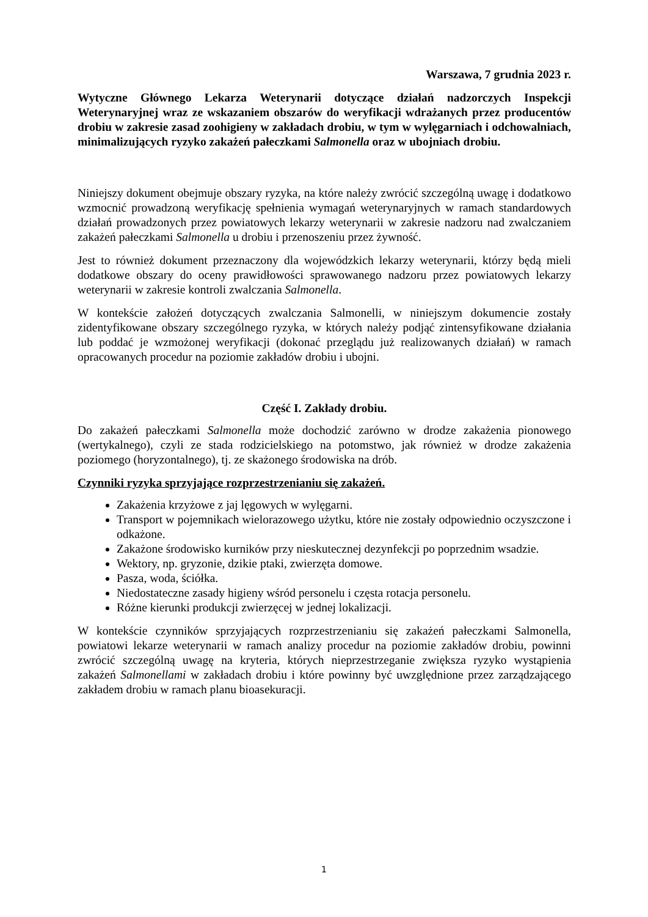Warszawa, 7 grudnia 2023 r.
Wytyczne Głównego Lekarza Weterynarii dotyczące działań nadzorczych Inspekcji Weterynaryjnej wraz ze wskazaniem obszarów do weryfikacji wdrażanych przez producentów drobiu w zakresie zasad zoohigieny w zakładach drobiu, w tym w wylęgarniach i odchowalniach, minimalizujących ryzyko zakażeń pałeczkami Salmonella oraz w ubojniach drobiu.
Niniejszy dokument obejmuje obszary ryzyka, na które należy zwrócić szczególną uwagę i dodatkowo wzmocnić prowadzoną weryfikację spełnienia wymagań weterynaryjnych w ramach standardowych działań prowadzonych przez powiatowych lekarzy weterynarii w zakresie nadzoru nad zwalczaniem zakażeń pałeczkami Salmonella u drobiu i przenoszeniu przez żywność.
Jest to również dokument przeznaczony dla wojewódzkich lekarzy weterynarii, którzy będą mieli dodatkowe obszary do oceny prawidłowości sprawowanego nadzoru przez powiatowych lekarzy weterynarii w zakresie kontroli zwalczania Salmonella.
W kontekście założeń dotyczących zwalczania Salmonelli, w niniejszym dokumencie zostały zidentyfikowane obszary szczególnego ryzyka, w których należy podjąć zintensyfikowane działania lub poddać je wzmożonej weryfikacji (dokonać przeglądu już realizowanych działań) w ramach opracowanych procedur na poziomie zakładów drobiu i ubojni.
Część I. Zakłady drobiu.
Do zakażeń pałeczkami Salmonella może dochodzić zarówno w drodze zakażenia pionowego (wertykalnego), czyli ze stada rodzicielskiego na potomstwo, jak również w drodze zakażenia poziomego (horyzontalnego), tj. ze skażonego środowiska na drób.
Czynniki ryzyka sprzyjające rozprzestrzenianiu się zakażeń.
Zakażenia krzyżowe z jaj lęgowych w wylęgarni.
Transport w pojemnikach wielorazowego użytku, które nie zostały odpowiednio oczyszczone i odkażone.
Zakażone środowisko kurników przy nieskutecznej dezynfekcji po poprzednim wsadzie.
Wektory, np. gryzonie, dzikie ptaki, zwierzęta domowe.
Pasza, woda, ściółka.
Niedostateczne zasady higieny wśród personelu i częsta rotacja personelu.
Różne kierunki produkcji zwierzęcej w jednej lokalizacji.
W kontekście czynników sprzyjających rozprzestrzenianiu się zakażeń pałeczkami Salmonella, powiatowi lekarze weterynarii w ramach analizy procedur na poziomie zakładów drobiu, powinni zwrócić szczególną uwagę na kryteria, których nieprzestrzeganie zwiększa ryzyko wystąpienia zakażeń Salmonellami w zakładach drobiu i które powinny być uwzględnione przez zarządzającego zakładem drobiu w ramach planu bioasekuracji.
1